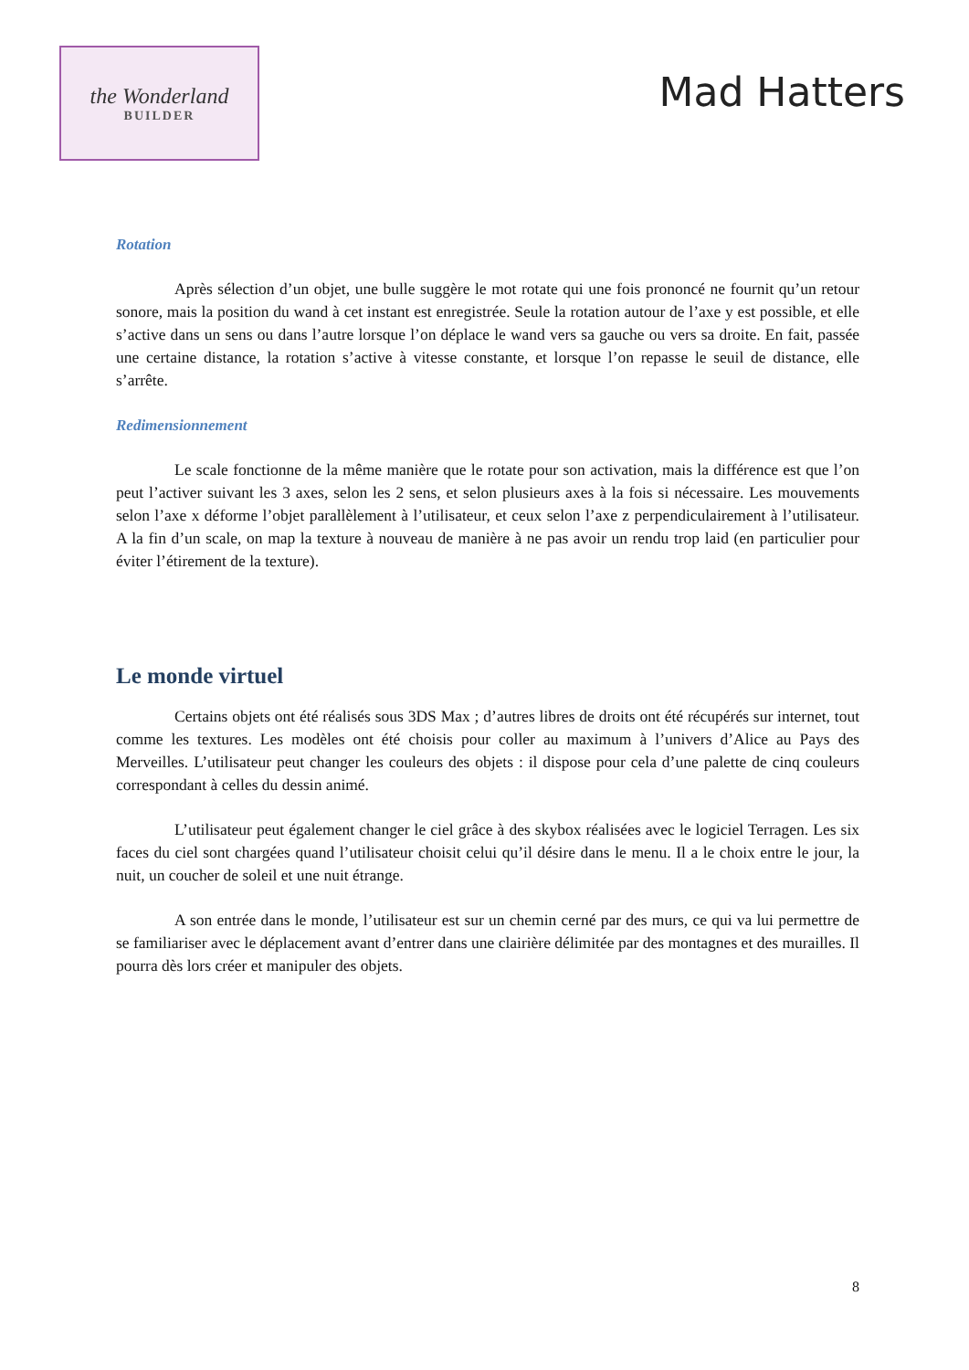the Wonderland
BUILDER
Mad Hatters
Rotation
Après sélection d’un objet, une bulle suggère le mot rotate qui une fois prononcé ne fournit qu’un retour sonore, mais la position du wand à cet instant est enregistrée. Seule la rotation autour de l’axe y est possible, et elle s’active dans un sens ou dans l’autre lorsque l’on déplace le wand vers sa gauche ou vers sa droite. En fait, passée une certaine distance, la rotation s’active à vitesse constante, et lorsque l’on repasse le seuil de distance, elle s’arrête.
Redimensionnement
Le scale fonctionne de la même manière que le rotate pour son activation, mais la différence est que l’on peut l’activer suivant les 3 axes, selon les 2 sens, et selon plusieurs axes à la fois si nécessaire. Les mouvements selon l’axe x déforme l’objet parallèlement à l’utilisateur, et ceux selon l’axe z perpendiculairement à l’utilisateur. A la fin d’un scale, on map la texture à nouveau de manière à ne pas avoir un rendu trop laid (en particulier pour éviter l’étirement de la texture).
Le monde virtuel
Certains objets ont été réalisés sous 3DS Max ; d’autres libres de droits ont été récupérés sur internet, tout comme les textures. Les modèles ont été choisis pour coller au maximum à l’univers d’Alice au Pays des Merveilles. L’utilisateur peut changer les couleurs des objets : il dispose pour cela d’une palette de cinq couleurs correspondant à celles du dessin animé.
L’utilisateur peut également changer le ciel grâce à des skybox réalisées avec le logiciel Terragen. Les six faces du ciel sont chargées quand l’utilisateur choisit celui qu’il désire dans le menu. Il a le choix entre le jour, la nuit, un coucher de soleil et une nuit étrange.
A son entrée dans le monde, l’utilisateur est sur un chemin cerné par des murs, ce qui va lui permettre de se familiariser avec le déplacement avant d’entrer dans une clairière délimitée par des montagnes et des murailles. Il pourra dès lors créer et manipuler des objets.
8